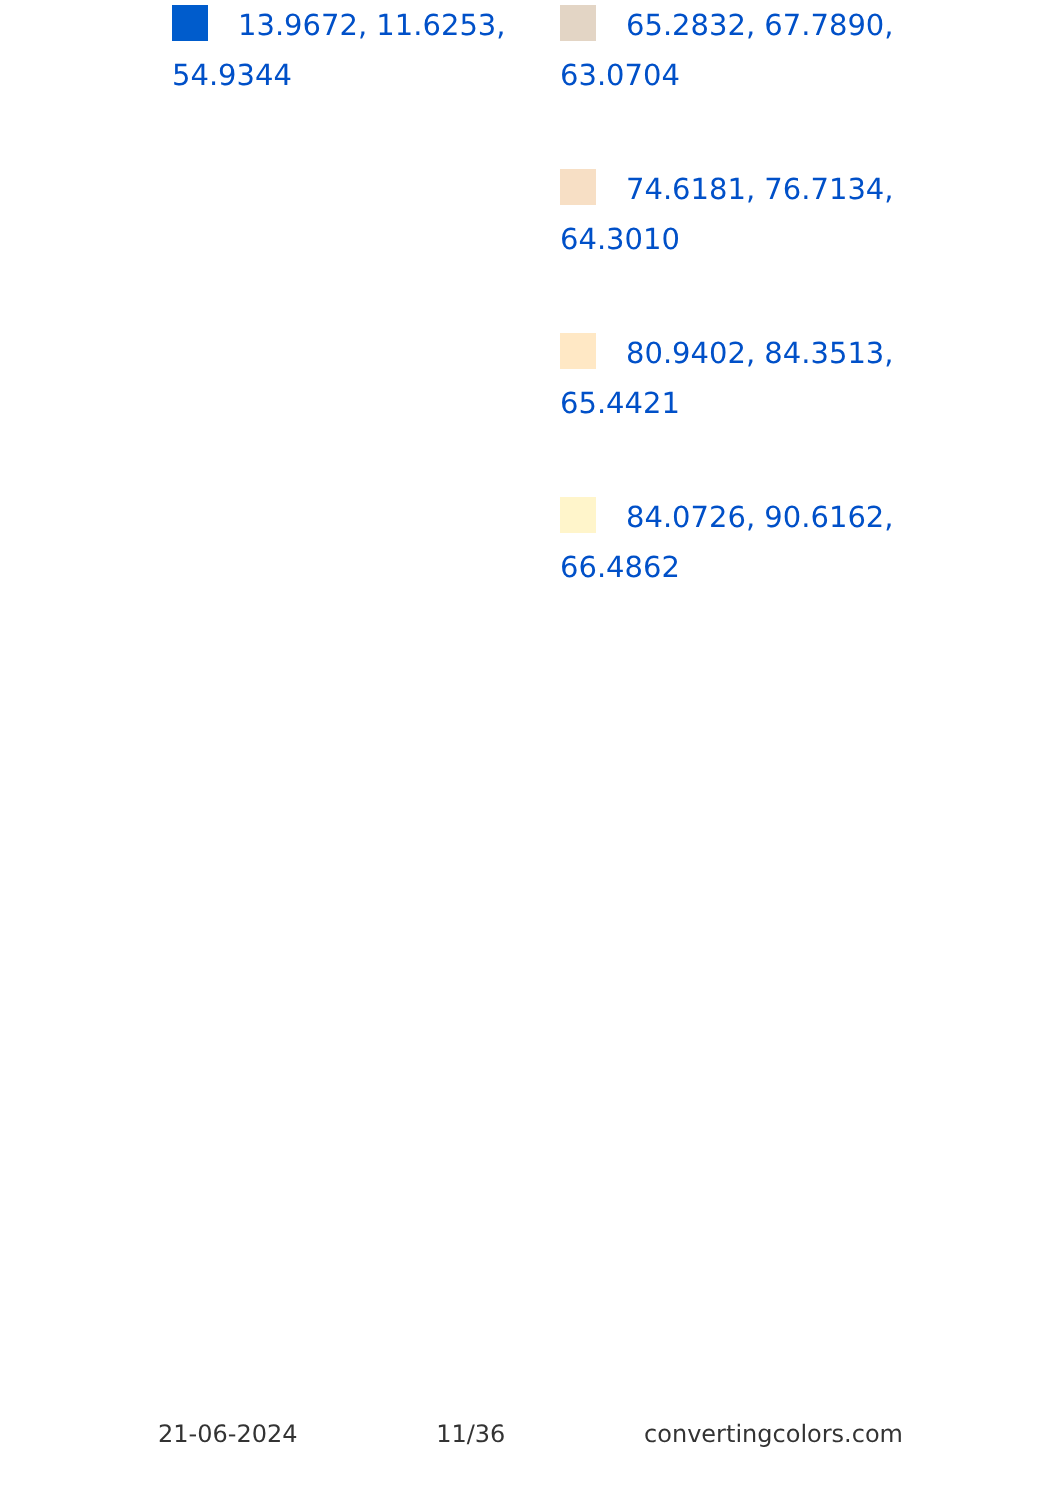13.9672, 11.6253, 54.9344 65.2832, 67.7890, 63.0704
74.6181, 76.7134, 64.3010
80.9402, 84.3513, 65.4421
84.0726, 90.6162, 66.4862
21-06-2024 11/36 convertingcolors.com